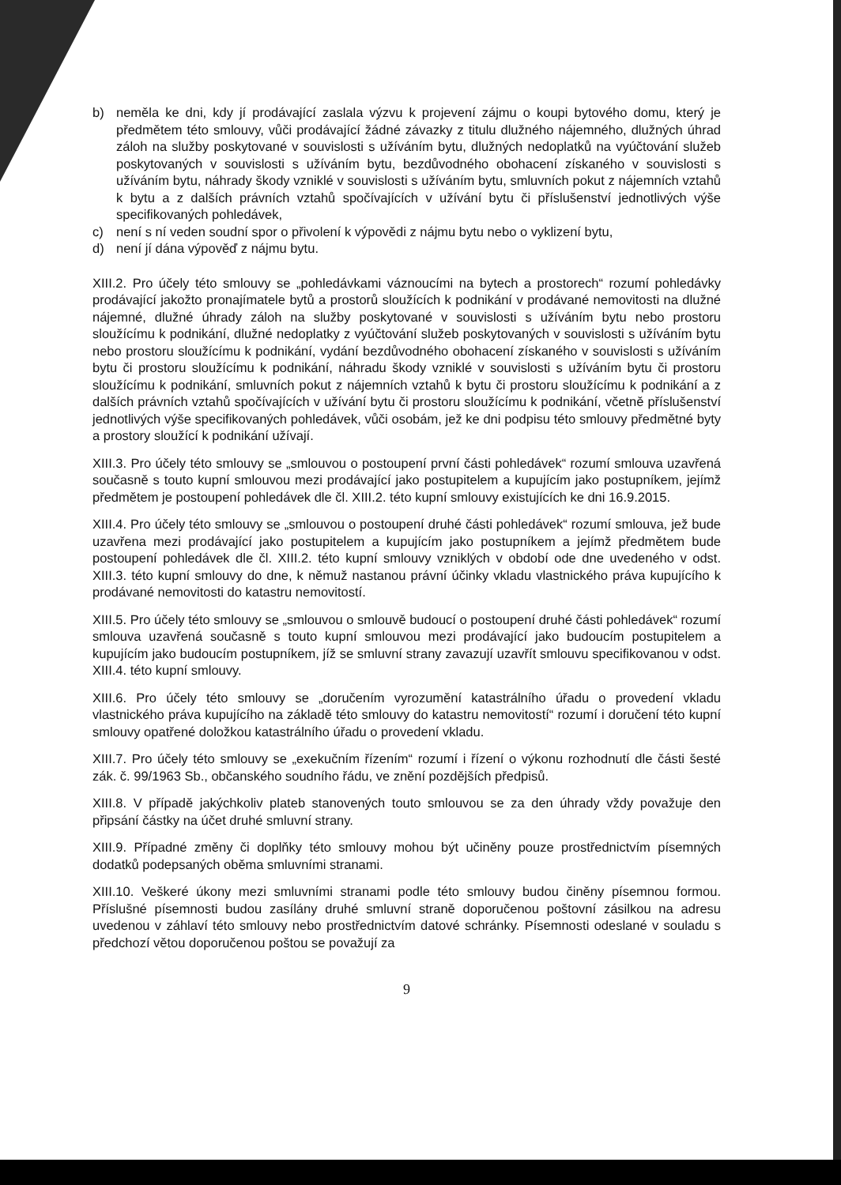b) neměla ke dni, kdy jí prodávající zaslala výzvu k projevení zájmu o koupi bytového domu, který je předmětem této smlouvy, vůči prodávající žádné závazky z titulu dlužného nájemného, dlužných úhrad záloh na služby poskytované v souvislosti s užíváním bytu, dlužných nedoplatků na vyúčtování služeb poskytovaných v souvislosti s užíváním bytu, bezdůvodného obohacení získaného v souvislosti s užíváním bytu, náhrady škody vzniklé v souvislosti s užíváním bytu, smluvních pokut z nájemních vztahů k bytu a z dalších právních vztahů spočívajících v užívání bytu či příslušenství jednotlivých výše specifikovaných pohledávek,
c) není s ní veden soudní spor o přivolení k výpovědi z nájmu bytu nebo o vyklizení bytu,
d) není jí dána výpověď z nájmu bytu.
XIII.2. Pro účely této smlouvy se „pohledávkami váznoucími na bytech a prostorech“ rozumí pohledávky prodávající jakožto pronajímatele bytů a prostorů sloužících k podnikání v prodávané nemovitosti na dlužné nájemné, dlužné úhrady záloh na služby poskytované v souvislosti s užíváním bytu nebo prostoru sloužícímu k podnikání, dlužné nedoplatky z vyúčtování služeb poskytovaných v souvislosti s užíváním bytu nebo prostoru sloužícímu k podnikání, vydání bezdůvodného obohacení získaného v souvislosti s užíváním bytu či prostoru sloužícímu k podnikání, náhradu škody vzniklé v souvislosti s užíváním bytu či prostoru sloužícímu k podnikání, smluvních pokut z nájemních vztahů k bytu či prostoru sloužícímu k podnikání a z dalších právních vztahů spočívajících v užívání bytu či prostoru sloužícímu k podnikání, včetně příslušenství jednotlivých výše specifikovaných pohledávek, vůči osobám, jež ke dni podpisu této smlouvy předmětné byty a prostory sloužící k podnikání užívají.
XIII.3. Pro účely této smlouvy se „smlouvou o postoupení první části pohledávek“ rozumí smlouva uzavřená současně s touto kupní smlouvou mezi prodávající jako postupitelem a kupujícím jako postupníkem, jejímž předmětem je postoupení pohledávek dle čl. XIII.2. této kupní smlouvy existujících ke dni 16.9.2015.
XIII.4. Pro účely této smlouvy se „smlouvou o postoupení druhé části pohledávek“ rozumí smlouva, jež bude uzavřena mezi prodávající jako postupitelem a kupujícím jako postupníkem a jejímž předmětem bude postoupení pohledávek dle čl. XIII.2. této kupní smlouvy vzniklých v období ode dne uvedeného v odst. XIII.3. této kupní smlouvy do dne, k němuž nastanou právní účinky vkladu vlastnického práva kupujícího k prodávané nemovitosti do katastru nemovitostí.
XIII.5. Pro účely této smlouvy se „smlouvou o smlouvě budoucí o postoupení druhé části pohledávek“ rozumí smlouva uzavřená současně s touto kupní smlouvou mezi prodávající jako budoucím postupitelem a kupujícím jako budoucím postupníkem, jíž se smluvní strany zavazují uzavřít smlouvu specifikovanou v odst. XIII.4. této kupní smlouvy.
XIII.6. Pro účely této smlouvy se „doručením vyrozumění katastrálního úřadu o provedení vkladu vlastnického práva kupujícího na základě této smlouvy do katastru nemovitostí“ rozumí i doručení této kupní smlouvy opatřené doložkou katastrálního úřadu o provedení vkladu.
XIII.7. Pro účely této smlouvy se „exekučním řízením“ rozumí i řízení o výkonu rozhodnutí dle části šesté zák. č. 99/1963 Sb., občanského soudního řádu, ve znění pozdějších předpisů.
XIII.8. V případě jakýchkoliv plateb stanovených touto smlouvou se za den úhrady vždy považuje den připsání částky na účet druhé smluvní strany.
XIII.9. Případné změny či doplňky této smlouvy mohou být učiněny pouze prostřednictvím písemných dodatků podepsaných oběma smluvními stranami.
XIII.10. Veškeré úkony mezi smluvními stranami podle této smlouvy budou činěny písemnou formou. Příslušné písemnosti budou zasílány druhé smluvní straně doporučenou poštovní zásilkou na adresu uvedenou v záhlaví této smlouvy nebo prostřednictvím datové schránky. Písemnosti odeslané v souladu s předchozí větou doporučenou poštou se považují za
9